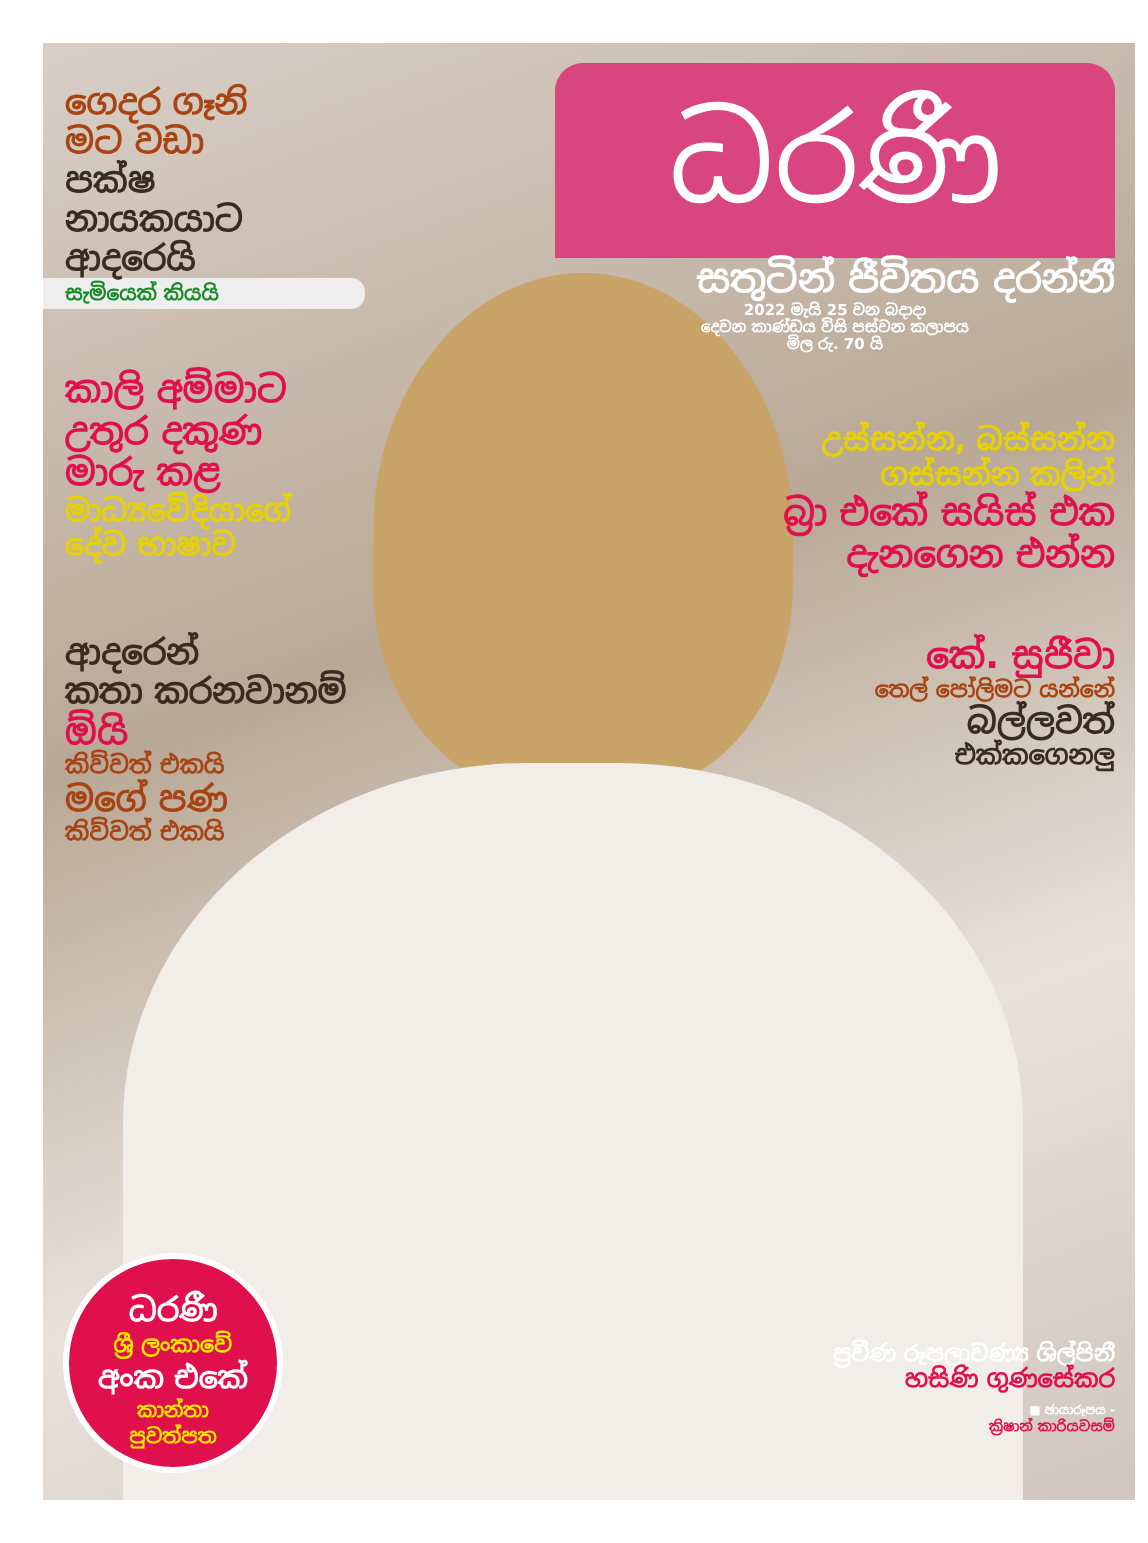ගෙදර ගෑනි
මට වඩා
පක්ෂ
නායකයාට
ආදරෙයි
සැමියෙක් කියයි
කාලි අම්මාට
උතුර දකුණ
මාරු කළ
මාධ්‍යවේදියාගේ
දේව භාෂාව
ආදරෙන්
කතා කරනවානම්
ඕයි
කිව්වත් එකයි
මගේ පණ
කිව්වත් එකයි
ධරණී
සතුටින් ජීවිතය දරන්නී
2022 මැයි 25 වන බදාදා
දෙවන කාණ්ඩය විසි පස්වන කලාපය
මිල රු. 70 යි
උස්සන්න, බස්සන්න
ගස්සන්න කලින්
බ්‍රා එකේ සයිස් එක
දැනගෙන එන්න
කේ. සුජීවා
තෙල් පෝලිමට යන්නේ
බල්ලවත්
එක්කගෙනලු
ප්‍රවීණ රූපලාවණ්‍ය ශිල්පිනී
හසිණි ගුණසේකර
■ ඡායාරූපය -
ක්‍රිෂාන් කාරියවසම්
ධරණී
ශ්‍රී ලංකාවේ
අංක එකේ
කාන්තා
පුවත්පත